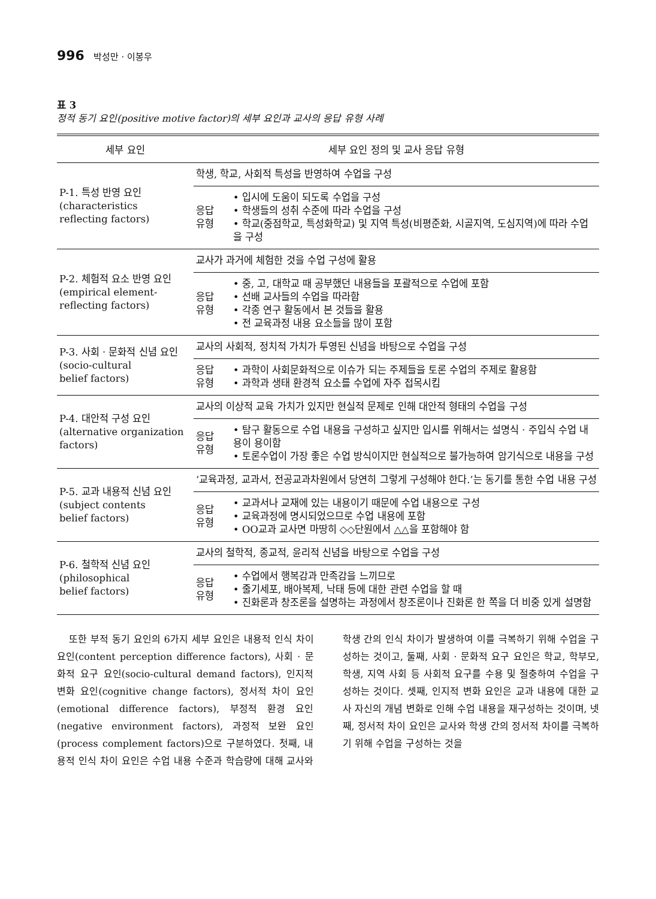996 박성만 · 이봉우
표 3
정적 동기 요인(positive motive factor)의 세부 요인과 교사의 응답 유형 사례
| 세부 요인 | 세부 요인 정의 및 교사 응답 유형 | |
| --- | --- | --- |
| P-1. 특성 반영 요인 (characteristics reflecting factors) | 학생, 학교, 사회적 특성을 반영하여 수업을 구성 | |
| | 응답 유형 | • 입시에 도움이 되도록 수업을 구성 • 학생들의 성취 수준에 따라 수업을 구성 • 학교(중점학교, 특성화학교) 및 지역 특성(비평준화, 시골지역, 도심지역)에 따라 수업을 구성 |
| P-2. 체험적 요소 반영 요인 (empirical element-reflecting factors) | 교사가 과거에 체험한 것을 수업 구성에 활용 | |
| | 응답 유형 | • 중, 고, 대학교 때 공부했던 내용들을 포괄적으로 수업에 포함 • 선배 교사들의 수업을 따라함 • 각종 연구 활동에서 본 것들을 활용 • 전 교육과정 내용 요소들을 많이 포함 |
| P-3. 사회 · 문화적 신념 요인 (socio-cultural belief factors) | 교사의 사회적, 정치적 가치가 투영된 신념을 바탕으로 수업을 구성 | |
| | 응답 유형 | • 과학이 사회문화적으로 이슈가 되는 주제들을 토론 수업의 주제로 활용함 • 과학과 생태 환경적 요소를 수업에 자주 접목시킴 |
| P-4. 대안적 구성 요인 (alternative organization factors) | 교사의 이상적 교육 가치가 있지만 현실적 문제로 인해 대안적 형태의 수업을 구성 | |
| | 응답 유형 | • 탐구 활동으로 수업 내용을 구성하고 싶지만 입시를 위해서는 설명식 · 주입식 수업 내용이 용이함 • 토론수업이 가장 좋은 수업 방식이지만 현실적으로 불가능하여 암기식으로 내용을 구성 |
| P-5. 교과 내용적 신념 요인 (subject contents belief factors) | ‘교육과정, 교과서, 전공교과차원에서 당연히 그렇게 구성해야 한다.’는 동기를 통한 수업 내용 구성 | |
| | 응답 유형 | • 교과서나 교재에 있는 내용이기 때문에 수업 내용으로 구성 • 교육과정에 명시되었으므로 수업 내용에 포함 • OO교과 교사면 마땅히 ◇◇단원에서 △△을 포함해야 함 |
| P-6. 철학적 신념 요인 (philosophical belief factors) | 교사의 철학적, 종교적, 윤리적 신념을 바탕으로 수업을 구성 | |
| | 응답 유형 | • 수업에서 행복감과 만족감을 느끼므로 • 줄기세포, 배아복제, 낙태 등에 대한 관련 수업을 할 때 • 진화론과 창조론을 설명하는 과정에서 창조론이나 진화론 한 쪽을 더 비중 있게 설명함 |
또한 부적 동기 요인의 6가지 세부 요인은 내용적 인식 차이 요인(content perception difference factors), 사회 · 문화적 요구 요인(socio-cultural demand factors), 인지적 변화 요인(cognitive change factors), 정서적 차이 요인(emotional difference factors), 부정적 환경 요인(negative environment factors), 과정적 보완 요인(process complement factors)으로 구분하였다. 첫째, 내용적 인식 차이 요인은 수업 내용 수준과 학습량에 대해 교사와 학생 간의 인식 차이가 발생하여 이를 극복하기 위해 수업을 구성하는 것이고, 둘째, 사회 · 문화적 요구 요인은 학교, 학부모, 학생, 지역 사회 등 사회적 요구를 수용 및 절충하여 수업을 구성하는 것이다. 셋째, 인지적 변화 요인은 교과 내용에 대한 교사 자신의 개념 변화로 인해 수업 내용을 재구성하는 것이며, 넷째, 정서적 차이 요인은 교사와 학생 간의 정서적 차이를 극복하기 위해 수업을 구성하는 것을